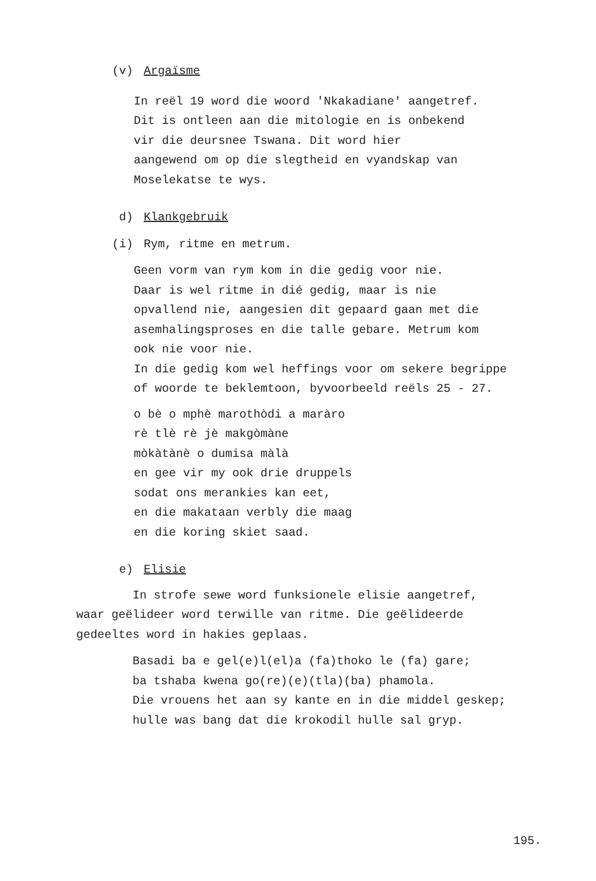(v) Argaïsme
In reël 19 word die woord 'Nkakadiane' aangetref.
Dit is ontleen aan die mitologie en is onbekend
vir die deursnee Tswana. Dit word hier
aangewend om op die slegtheid en vyandskap van
Moselekatse te wys.
d) Klankgebruik
(i) Rym, ritme en metrum.
Geen vorm van rym kom in die gedig voor nie.
Daar is wel ritme in dié gedig, maar is nie
opvallend nie, aangesien dit gepaard gaan met die
asemhalingsproses en die talle gebare. Metrum kom
ook nie voor nie.
In die gedig kom wel heffings voor om sekere begrippe
of woorde te beklemtoon, byvoorbeeld reëls 25 - 27.
o bè o mphè marothòdi a maràro
rè tlè rè jè makgòmàne
mòkàtànè o dumisa màlà
en gee vir my ook drie druppels
sodat ons merankies kan eet,
en die makataan verbly die maag
en die koring skiet saad.
e) Elisie
In strofe sewe word funksionele elisie aangetref,
waar geëlideer word terwille van ritme. Die geëlideerde
gedeeltes word in hakies geplaas.
Basadi ba e gel(e)l(el)a (fa)thoko le (fa) gare;
ba tshaba kwena go(re)(e)(tla)(ba) phamola.
Die vrouens het aan sy kante en in die middel geskep;
hulle was bang dat die krokodil hulle sal gryp.
195.